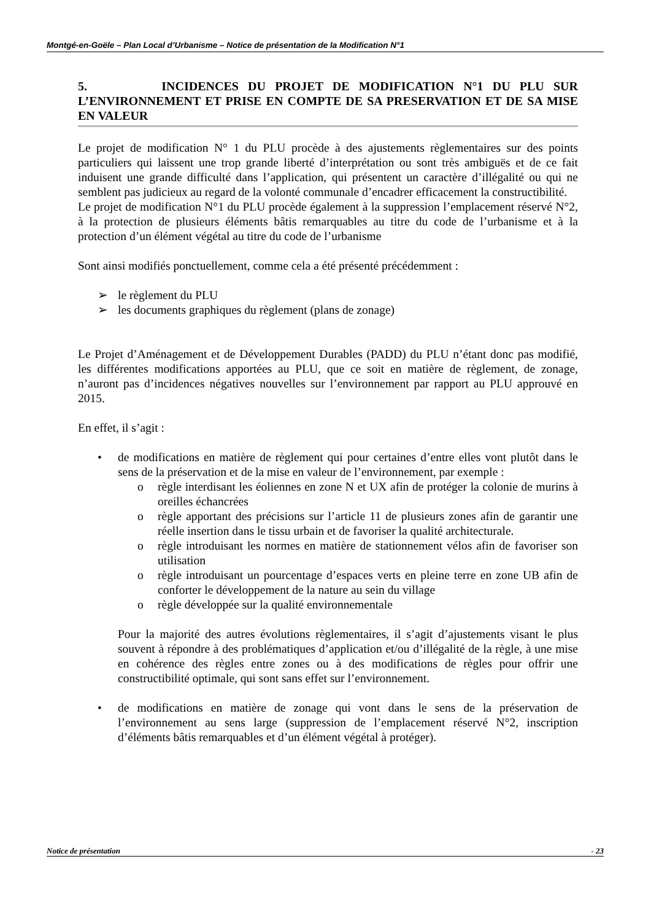Montgé-en-Goële – Plan Local d’Urbanisme – Notice de présentation de la Modification N°1
5. INCIDENCES DU PROJET DE MODIFICATION N°1 DU PLU SUR L’ENVIRONNEMENT ET PRISE EN COMPTE DE SA PRESERVATION ET DE SA MISE EN VALEUR
Le projet de modification N° 1 du PLU procède à des ajustements règlementaires sur des points particuliers qui laissent une trop grande liberté d’interprétation ou sont très ambiguës et de ce fait induisent une grande difficulté dans l’application, qui présentent un caractère d’illégalité ou qui ne semblent pas judicieux au regard de la volonté communale d’encadrer efficacement la constructibilité.
Le projet de modification N°1 du PLU procède également à la suppression l’emplacement réservé N°2, à la protection de plusieurs éléments bâtis remarquables au titre du code de l’urbanisme et à la protection d’un élément végétal au titre du code de l’urbanisme
Sont ainsi modifiés ponctuellement, comme cela a été présenté précédemment :
➢ le règlement du PLU
➢ les documents graphiques du règlement (plans de zonage)
Le Projet d’Aménagement et de Développement Durables (PADD) du PLU n’étant donc pas modifié, les différentes modifications apportées au PLU, que ce soit en matière de règlement, de zonage, n’auront pas d’incidences négatives nouvelles sur l’environnement par rapport au PLU approuvé en 2015.
En effet, il s’agit :
• de modifications en matière de règlement qui pour certaines d’entre elles vont plutôt dans le sens de la préservation et de la mise en valeur de l’environnement, par exemple :
o règle interdisant les éoliennes en zone N et UX afin de protéger la colonie de murins à oreilles échancrées
o règle apportant des précisions sur l’article 11 de plusieurs zones afin de garantir une réelle insertion dans le tissu urbain et de favoriser la qualité architecturale.
o règle introduisant les normes en matière de stationnement vélos afin de favoriser son utilisation
o règle introduisant un pourcentage d’espaces verts en pleine terre en zone UB afin de conforter le développement de la nature au sein du village
o règle développée sur la qualité environnementale
Pour la majorité des autres évolutions règlementaires, il s’agit d’ajustements visant le plus souvent à répondre à des problématiques d’application et/ou d’illégalité de la règle, à une mise en cohérence des règles entre zones ou à des modifications de règles pour offrir une constructibilité optimale, qui sont sans effet sur l’environnement.
• de modifications en matière de zonage qui vont dans le sens de la préservation de l’environnement au sens large (suppression de l’emplacement réservé N°2, inscription d’éléments bâtis remarquables et d’un élément végétal à protéger).
Notice de présentation - 23